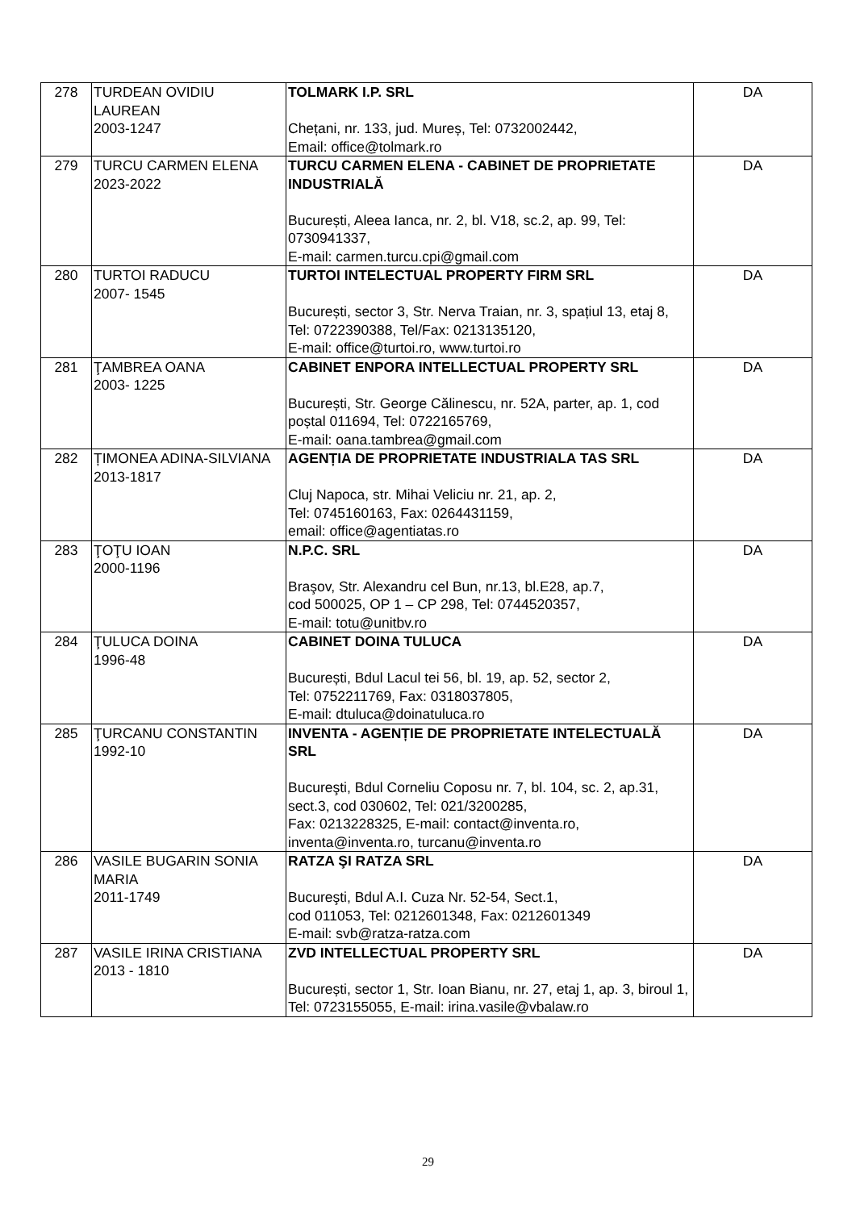| 278 | TURDEAN OVIDIU LAUREAN 2003-1247 | TOLMARK I.P. SRL Chețani, nr. 133, jud. Mureș, Tel: 0732002442, Email: office@tolmark.ro | DA |
| 279 | TURCU CARMEN ELENA 2023-2022 | TURCU CARMEN ELENA - CABINET DE PROPRIETATE INDUSTRIALĂ București, Aleea Ianca, nr. 2, bl. V18, sc.2, ap. 99, Tel: 0730941337, E-mail: carmen.turcu.cpi@gmail.com | DA |
| 280 | TURTOI RADUCU 2007- 1545 | TURTOI INTELECTUAL PROPERTY FIRM SRL București, sector 3, Str. Nerva Traian, nr. 3, spațiul 13, etaj 8, Tel: 0722390388, Tel/Fax: 0213135120, E-mail: office@turtoi.ro, www.turtoi.ro | DA |
| 281 | ŢAMBREA OANA 2003- 1225 | CABINET ENPORA INTELLECTUAL PROPERTY SRL București, Str. George Călinescu, nr. 52A, parter, ap. 1, cod poștal 011694, Tel: 0722165769, E-mail: oana.tambrea@gmail.com | DA |
| 282 | ȚIMONEA ADINA-SILVIANA 2013-1817 | AGENȚIA DE PROPRIETATE INDUSTRIALA TAS SRL Cluj Napoca, str. Mihai Veliciu nr. 21, ap. 2, Tel: 0745160163, Fax: 0264431159, email: office@agentiatas.ro | DA |
| 283 | ŢOŢU IOAN 2000-1196 | N.P.C. SRL Braşov, Str. Alexandru cel Bun, nr.13, bl.E28, ap.7, cod 500025, OP 1 – CP 298, Tel: 0744520357, E-mail: totu@unitbv.ro | DA |
| 284 | ŢULUCA DOINA 1996-48 | CABINET DOINA TULUCA București, Bdul Lacul tei 56, bl. 19, ap. 52, sector 2, Tel: 0752211769, Fax: 0318037805, E-mail: dtuluca@doinatuluca.ro | DA |
| 285 | ŢURCANU CONSTANTIN 1992-10 | INVENTA - AGENȚIE DE PROPRIETATE INTELECTUALĂ SRL Bucureşti, Bdul Corneliu Coposu nr. 7, bl. 104, sc. 2, ap.31, sect.3, cod 030602, Tel: 021/3200285, Fax: 0213228325, E-mail: contact@inventa.ro, inventa@inventa.ro, turcanu@inventa.ro | DA |
| 286 | VASILE BUGARIN SONIA MARIA 2011-1749 | RATZA ŞI RATZA SRL Bucureşti, Bdul A.I. Cuza Nr. 52-54, Sect.1, cod 011053, Tel: 0212601348, Fax: 0212601349 E-mail: svb@ratza-ratza.com | DA |
| 287 | VASILE IRINA CRISTIANA 2013 - 1810 | ZVD INTELLECTUAL PROPERTY SRL București, sector 1, Str. Ioan Bianu, nr. 27, etaj 1, ap. 3, biroul 1, Tel: 0723155055, E-mail: irina.vasile@vbalaw.ro | DA |
29